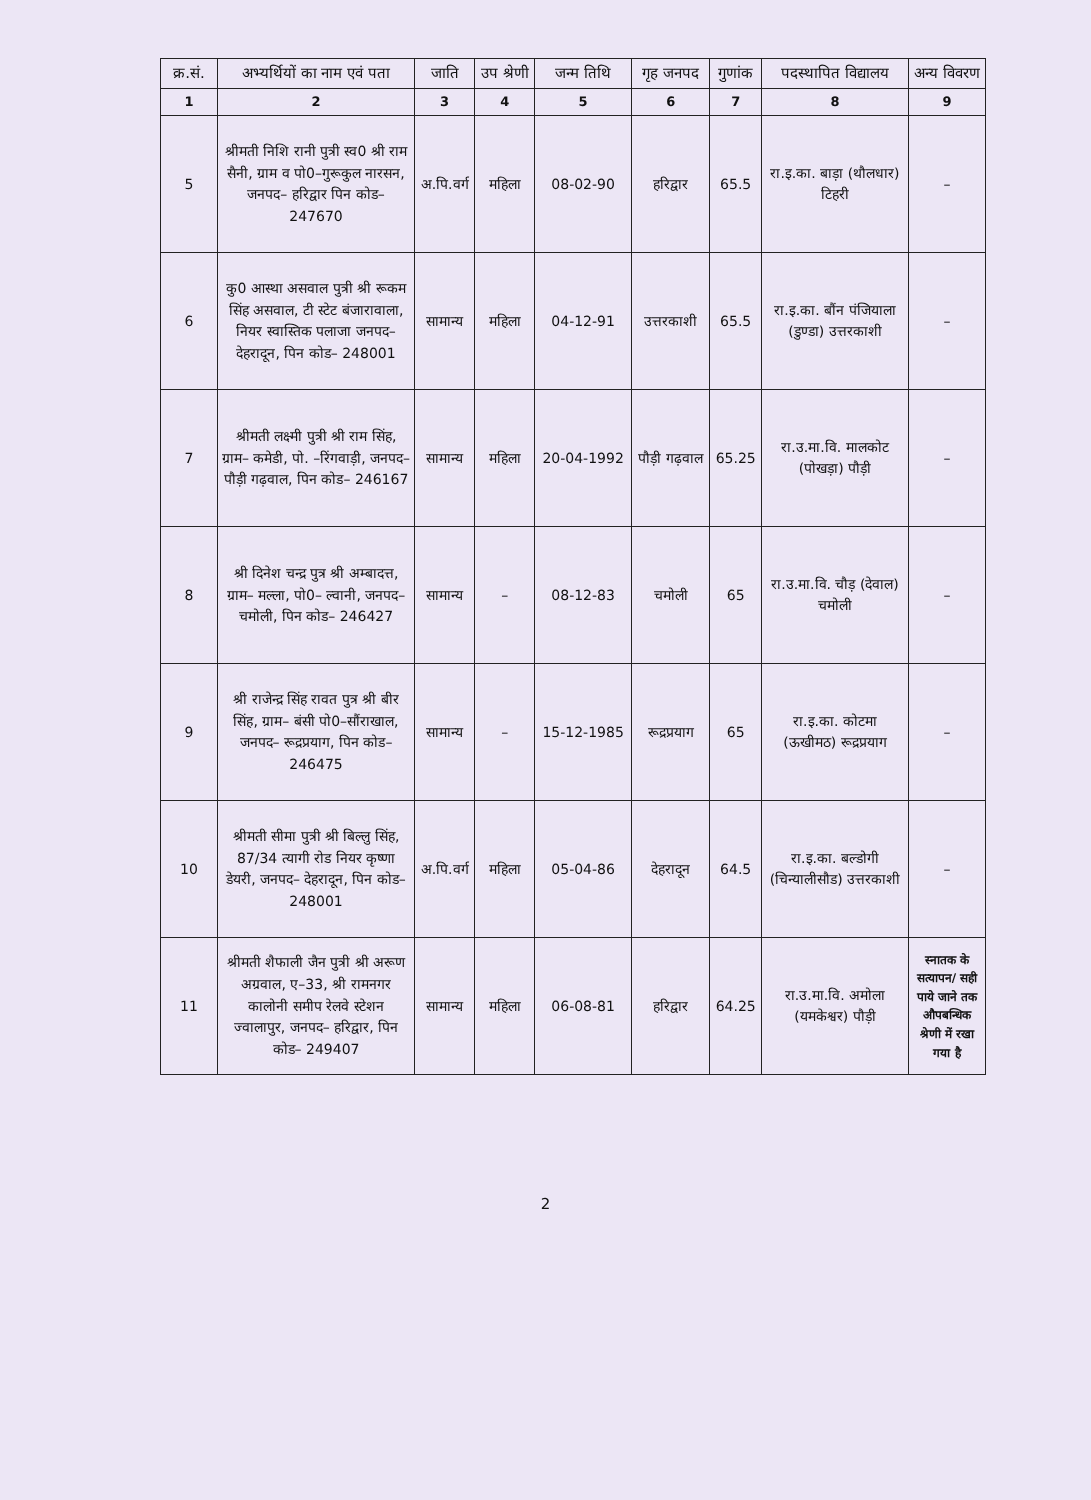| क्र.सं. | अभ्यर्थियों का नाम एवं पता | जाति | उप श्रेणी | जन्म तिथि | गृह जनपद | गुणांक | पदस्थापित विद्यालय | अन्य विवरण |
| --- | --- | --- | --- | --- | --- | --- | --- | --- |
| 1 | 2 | 3 | 4 | 5 | 6 | 7 | 8 | 9 |
| 5 | श्रीमती निशि रानी पुत्री स्व0 श्री राम सैनी, ग्राम व पो0–गुरूकुल नारसन, जनपद– हरिद्वार पिन कोड– 247670 | अ.पि.वर्ग | महिला | 08-02-90 | हरिद्वार | 65.5 | रा.इ.का. बाड़ा (थौलधार) टिहरी | – |
| 6 | कु0 आस्था असवाल पुत्री श्री रूकम सिंह असवाल, टी स्टेट बंजारावाला, नियर स्वास्तिक पलाजा जनपद– देहरादून, पिन कोड– 248001 | सामान्य | महिला | 04-12-91 | उत्तरकाशी | 65.5 | रा.इ.का. बौंन पंजियाला (डुण्डा) उत्तरकाशी | – |
| 7 | श्रीमती लक्ष्मी पुत्री श्री राम सिंह, ग्राम– कमेडी, पो. –रिंगवाड़ी, जनपद– पौड़ी गढ़वाल, पिन कोड– 246167 | सामान्य | महिला | 20-04-1992 | पौड़ी गढ़वाल | 65.25 | रा.उ.मा.वि. मालकोट (पोखड़ा) पौड़ी | – |
| 8 | श्री दिनेश चन्द्र पुत्र श्री अम्बादत्त, ग्राम– मल्ला, पो0– ल्वानी, जनपद– चमोली, पिन कोड– 246427 | सामान्य | – | 08-12-83 | चमोली | 65 | रा.उ.मा.वि. चौड़ (देवाल) चमोली | – |
| 9 | श्री राजेन्द्र सिंह रावत पुत्र श्री बीर सिंह, ग्राम– बंसी पो0–सौंराखाल, जनपद– रूद्रप्रयाग, पिन कोड– 246475 | सामान्य | – | 15-12-1985 | रूद्रप्रयाग | 65 | रा.इ.का. कोटमा (ऊखीमठ) रूद्रप्रयाग | – |
| 10 | श्रीमती सीमा पुत्री श्री बिल्लु सिंह, 87/34 त्यागी रोड नियर कृष्णा डेयरी, जनपद– देहरादून, पिन कोड– 248001 | अ.पि.वर्ग | महिला | 05-04-86 | देहरादून | 64.5 | रा.इ.का. बल्डोगी (चिन्यालीसौड) उत्तरकाशी | – |
| 11 | श्रीमती शैफाली जैन पुत्री श्री अरूण अग्रवाल, ए–33, श्री रामनगर कालोनी समीप रेलवे स्टेशन ज्वालापुर, जनपद– हरिद्वार, पिन कोड– 249407 | सामान्य | महिला | 06-08-81 | हरिद्वार | 64.25 | रा.उ.मा.वि. अमोला (यमकेश्वर) पौड़ी | स्नातक के सत्यापन/ सही पाये जाने तक औपबन्धिक श्रेणी में रखा गया है |
2